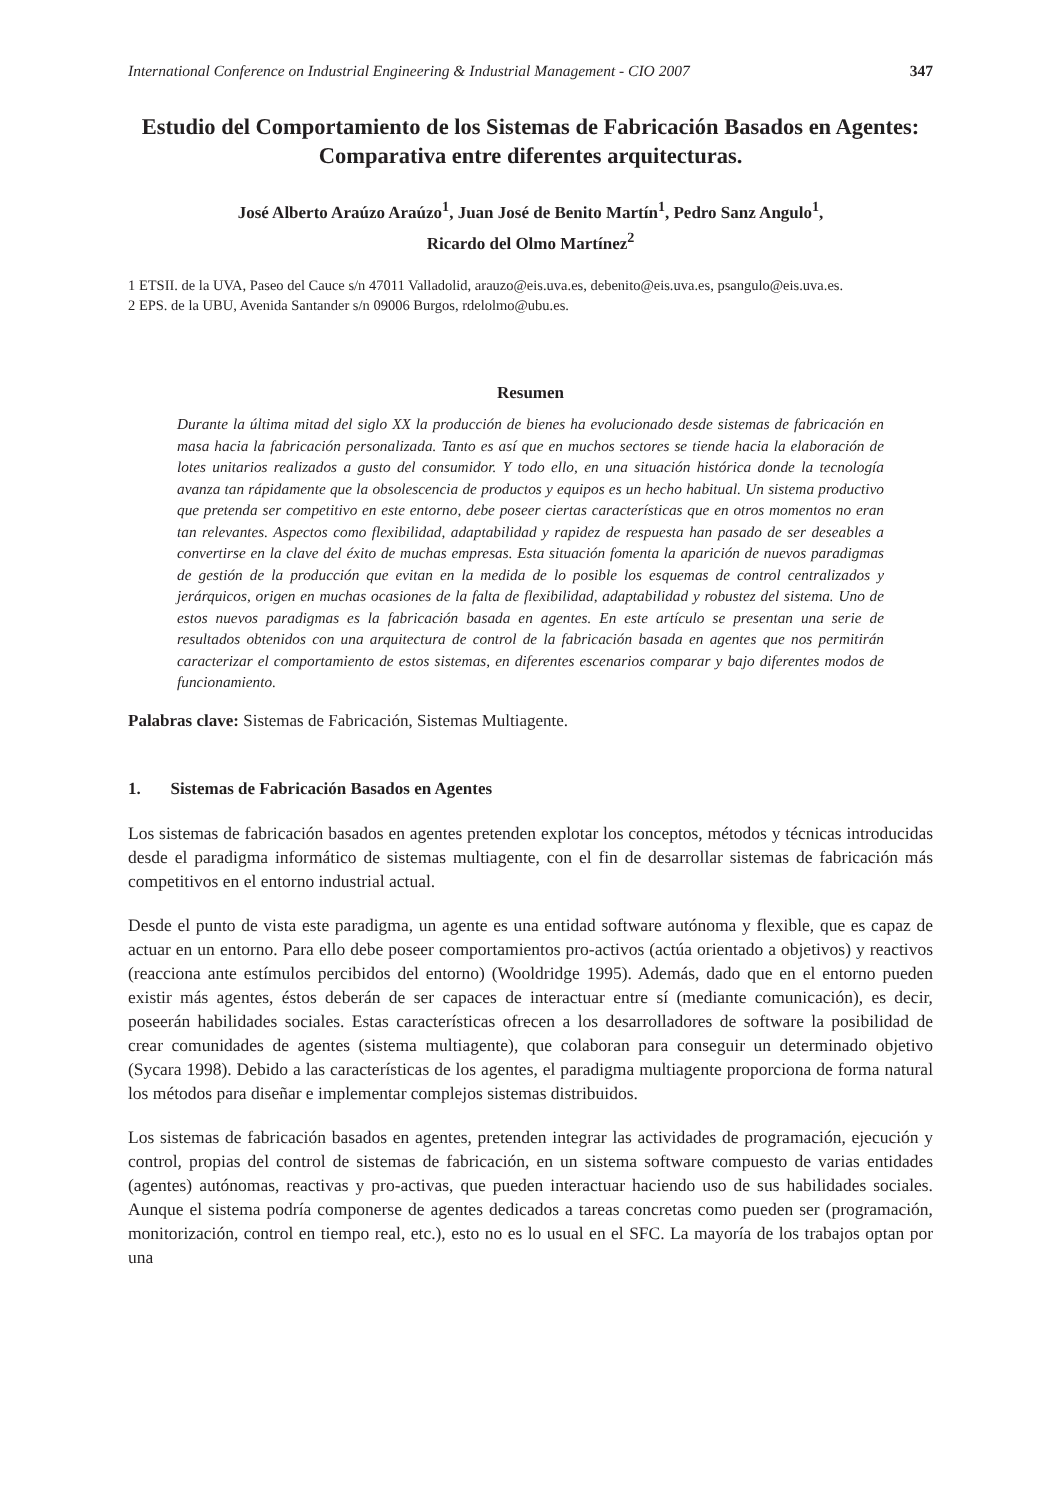International Conference on Industrial Engineering & Industrial Management - CIO 2007 347
Estudio del Comportamiento de los Sistemas de Fabricación Basados en Agentes: Comparativa entre diferentes arquitecturas.
José Alberto Araúzo Araúzo<sup>1</sup>, Juan José de Benito Martín<sup>1</sup>, Pedro Sanz Angulo<sup>1</sup>,
Ricardo del Olmo Martínez<sup>2</sup>
1 ETSII. de la UVA, Paseo del Cauce s/n 47011 Valladolid, arauzo@eis.uva.es, debenito@eis.uva.es, psangulo@eis.uva.es.
2 EPS. de la UBU, Avenida Santander s/n 09006 Burgos, rdelolmo@ubu.es.
Resumen
Durante la última mitad del siglo XX la producción de bienes ha evolucionado desde sistemas de fabricación en masa hacia la fabricación personalizada. Tanto es así que en muchos sectores se tiende hacia la elaboración de lotes unitarios realizados a gusto del consumidor. Y todo ello, en una situación histórica donde la tecnología avanza tan rápidamente que la obsolescencia de productos y equipos es un hecho habitual. Un sistema productivo que pretenda ser competitivo en este entorno, debe poseer ciertas características que en otros momentos no eran tan relevantes. Aspectos como flexibilidad, adaptabilidad y rapidez de respuesta han pasado de ser deseables a convertirse en la clave del éxito de muchas empresas. Esta situación fomenta la aparición de nuevos paradigmas de gestión de la producción que evitan en la medida de lo posible los esquemas de control centralizados y jerárquicos, origen en muchas ocasiones de la falta de flexibilidad, adaptabilidad y robustez del sistema. Uno de estos nuevos paradigmas es la fabricación basada en agentes. En este artículo se presentan una serie de resultados obtenidos con una arquitectura de control de la fabricación basada en agentes que nos permitirán caracterizar el comportamiento de estos sistemas, en diferentes escenarios comparar y bajo diferentes modos de funcionamiento.
Palabras clave: Sistemas de Fabricación, Sistemas Multiagente.
1. Sistemas de Fabricación Basados en Agentes
Los sistemas de fabricación basados en agentes pretenden explotar los conceptos, métodos y técnicas introducidas desde el paradigma informático de sistemas multiagente, con el fin de desarrollar sistemas de fabricación más competitivos en el entorno industrial actual.
Desde el punto de vista este paradigma, un agente es una entidad software autónoma y flexible, que es capaz de actuar en un entorno. Para ello debe poseer comportamientos pro-activos (actúa orientado a objetivos) y reactivos (reacciona ante estímulos percibidos del entorno) (Wooldridge 1995). Además, dado que en el entorno pueden existir más agentes, éstos deberán de ser capaces de interactuar entre sí (mediante comunicación), es decir, poseerán habilidades sociales. Estas características ofrecen a los desarrolladores de software la posibilidad de crear comunidades de agentes (sistema multiagente), que colaboran para conseguir un determinado objetivo (Sycara 1998). Debido a las características de los agentes, el paradigma multiagente proporciona de forma natural los métodos para diseñar e implementar complejos sistemas distribuidos.
Los sistemas de fabricación basados en agentes, pretenden integrar las actividades de programación, ejecución y control, propias del control de sistemas de fabricación, en un sistema software compuesto de varias entidades (agentes) autónomas, reactivas y pro-activas, que pueden interactuar haciendo uso de sus habilidades sociales. Aunque el sistema podría componerse de agentes dedicados a tareas concretas como pueden ser (programación, monitorización, control en tiempo real, etc.), esto no es lo usual en el SFC. La mayoría de los trabajos optan por una